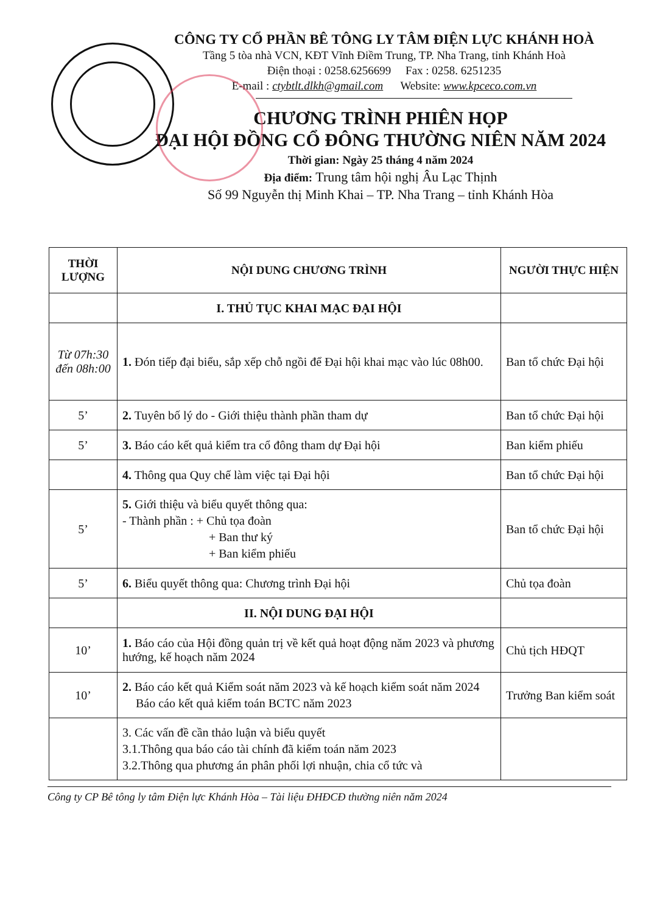CÔNG TY CỔ PHẦN BÊ TÔNG LY TÂM ĐIỆN LỰC KHÁNH HOÀ
Tầng 5 tòa nhà VCN, KĐT Vĩnh Điềm Trung, TP. Nha Trang, tỉnh Khánh Hoà
Điện thoại : 0258.6256699 Fax : 0258. 6251235
E-mail : ctybtlt.dlkh@gmail.com Website: www.kpceco.com.vn
CHƯƠNG TRÌNH PHIÊN HỌP
ĐẠI HỘI ĐỒNG CỔ ĐÔNG THƯỜNG NIÊN NĂM 2024
Thời gian: Ngày 25 tháng 4 năm 2024
Địa điểm: Trung tâm hội nghị Âu Lạc Thịnh
Số 99 Nguyễn thị Minh Khai – TP. Nha Trang – tỉnh Khánh Hòa
| THỜI LƯỢNG | NỘI DUNG CHƯƠNG TRÌNH | NGƯỜI THỰC HIỆN |
| --- | --- | --- |
| | I. THỦ TỤC KHAI MẠC ĐẠI HỘI | |
| Từ 07h:30 đến 08h:00 | 1. Đón tiếp đại biểu, sắp xếp chỗ ngồi để Đại hội khai mạc vào lúc 08h00. | Ban tổ chức Đại hội |
| 5’ | 2. Tuyên bố lý do - Giới thiệu thành phần tham dự | Ban tổ chức Đại hội |
| 5’ | 3. Báo cáo kết quả kiểm tra cổ đông tham dự Đại hội | Ban kiểm phiếu |
| | 4. Thông qua Quy chế làm việc tại Đại hội | Ban tổ chức Đại hội |
| 5’ | 5. Giới thiệu và biểu quyết thông qua: - Thành phần : + Chủ tọa đoàn + Ban thư ký + Ban kiểm phiếu | Ban tổ chức Đại hội |
| 5’ | 6. Biểu quyết thông qua: Chương trình Đại hội | Chủ tọa đoàn |
| | II. NỘI DUNG ĐẠI HỘI | |
| 10’ | 1. Báo cáo của Hội đồng quản trị về kết quả hoạt động năm 2023 và phương hướng, kế hoạch năm 2024 | Chủ tịch HĐQT |
| 10’ | 2. Báo cáo kết quả Kiểm soát năm 2023 và kế hoạch kiểm soát năm 2024 Báo cáo kết quả kiểm toán BCTC năm 2023 | Trưởng Ban kiểm soát |
| | 3. Các vấn đề cần thảo luận và biểu quyết 3.1.Thông qua báo cáo tài chính đã kiểm toán năm 2023 3.2.Thông qua phương án phân phối lợi nhuận, chia cổ tức và | |
Công ty CP Bê tông ly tâm Điện lực Khánh Hòa – Tài liệu ĐHĐCĐ thường niên năm 2024